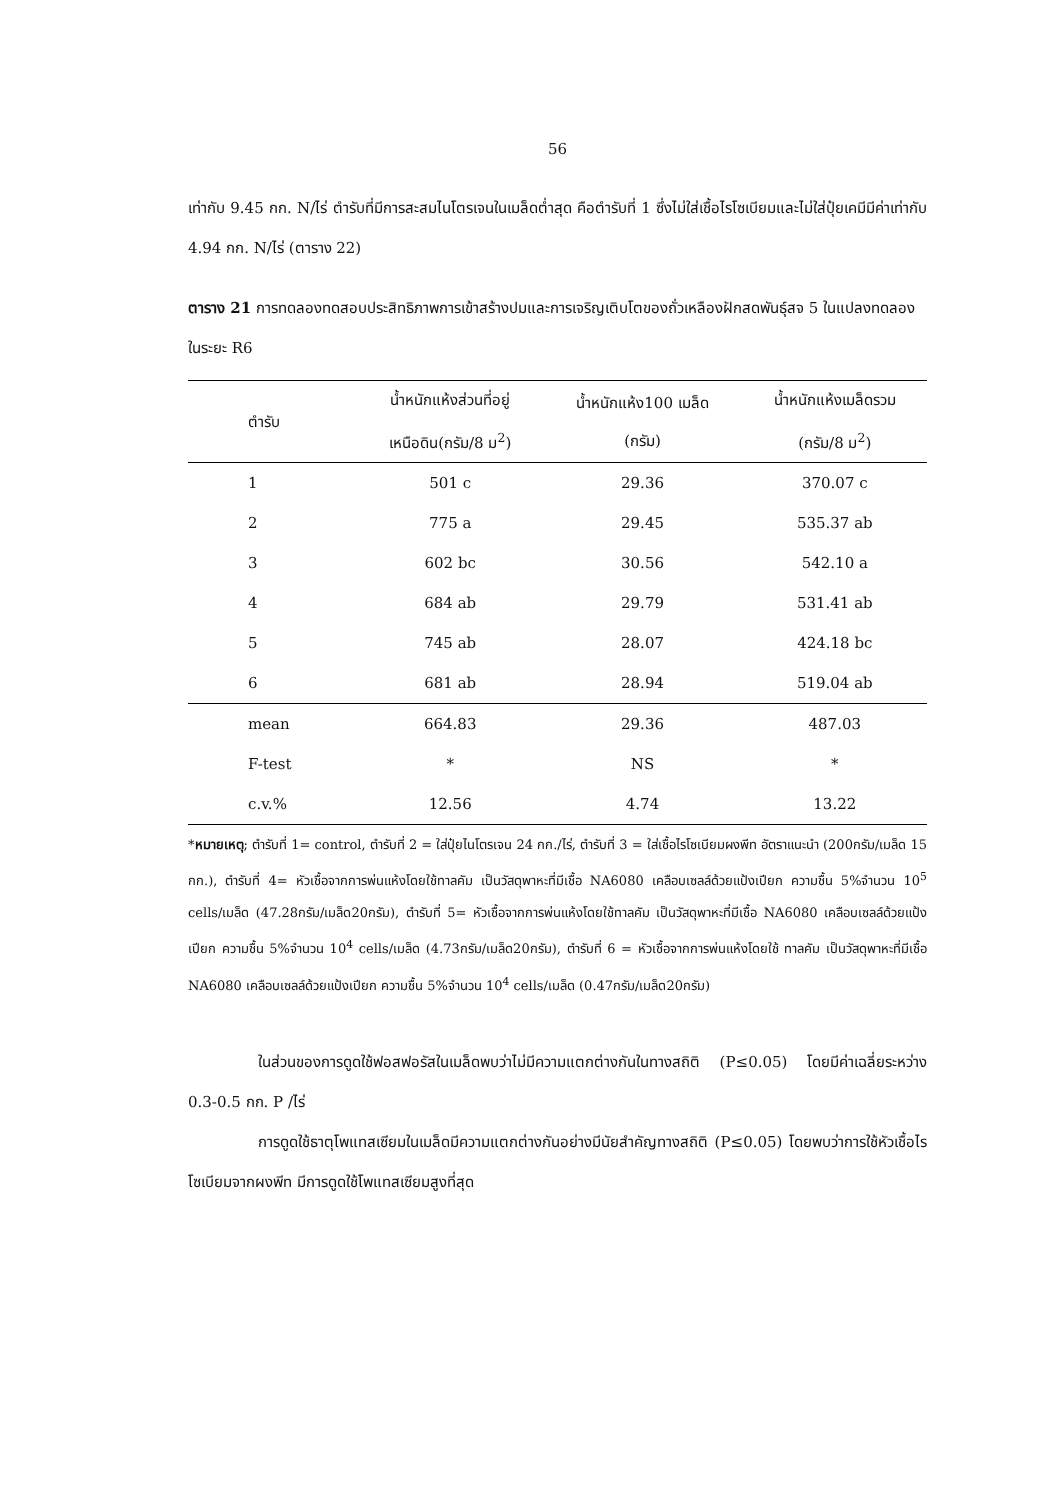56
เท่ากับ 9.45 กก. N/ไร่ ตำรับที่มีการสะสมไนโตรเจนในเมล็ดต่ำสุด คือตำรับที่ 1 ซึ่งไม่ใส่เชื้อไรโซเบียมและไม่ใส่ปุ๋ยเคมีมีค่าเท่ากับ 4.94 กก. N/ไร่ (ตาราง 22)
ตาราง 21 การทดลองทดสอบประสิทธิภาพการเข้าสร้างปมและการเจริญเติบโตของถั่วเหลืองฝักสดพันธุ์สจ 5 ในแปลงทดลองในระยะ R6
| ตำรับ | น้ำหนักแห้งส่วนที่อยู่ เหนือดิน(กรัม/8 ม<sup>2</sup>) | น้ำหนักแห้ง100 เมล็ด (กรัม) | น้ำหนักแห้งเมล็ดรวม (กรัม/8 ม<sup>2</sup>) |
| --- | --- | --- | --- |
| 1 | 501 c | 29.36 | 370.07 c |
| 2 | 775 a | 29.45 | 535.37 ab |
| 3 | 602 bc | 30.56 | 542.10 a |
| 4 | 684 ab | 29.79 | 531.41 ab |
| 5 | 745 ab | 28.07 | 424.18 bc |
| 6 | 681 ab | 28.94 | 519.04 ab |
| mean | 664.83 | 29.36 | 487.03 |
| F-test | * | NS | * |
| c.v.% | 12.56 | 4.74 | 13.22 |
*หมายเหตุ; ตำรับที่ 1= control, ตำรับที่ 2 = ใส่ปุ๋ยไนโตรเจน 24 กก./ไร่, ตำรับที่ 3 = ใส่เชื้อไรโซเบียมผงพีท อัตราแนะนำ (200กรัม/เมล็ด 15 กก.), ตำรับที่ 4= หัวเชื้อจากการพ่นแห้งโดยใช้ทาลคัม เป็นวัสดุพาหะที่มีเชื้อ NA6080 เคลือบเซลล์ด้วยแป้งเปียก ความชื้น 5%จำนวน 10<sup>5</sup> cells/เมล็ด (47.28กรัม/เมล็ด20กรัม), ตำรับที่ 5= หัวเชื้อจากการพ่นแห้งโดยใช้ทาลคัม เป็นวัสดุพาหะที่มีเชื้อ NA6080 เคลือบเซลล์ด้วยแป้งเปียก ความชื้น 5%จำนวน 10<sup>4</sup> cells/เมล็ด (4.73กรัม/เมล็ด20กรัม), ตำรับที่ 6 = หัวเชื้อจากการพ่นแห้งโดยใช้ ทาลคัม เป็นวัสดุพาหะที่มีเชื้อ NA6080 เคลือบเซลล์ด้วยแป้งเปียก ความชื้น 5%จำนวน 10<sup>4</sup> cells/เมล็ด (0.47กรัม/เมล็ด20กรัม)
ในส่วนของการดูดใช้ฟอสฟอรัสในเมล็ดพบว่าไม่มีความแตกต่างกันในทางสถิติ (P≤0.05) โดยมีค่าเฉลี่ยระหว่าง 0.3-0.5 กก. P /ไร่
การดูดใช้ธาตุโพแทสเซียมในเมล็ดมีความแตกต่างกันอย่างมีนัยสำคัญทางสถิติ (P≤0.05) โดยพบว่าการใช้หัวเชื้อไรโซเบียมจากผงพีท มีการดูดใช้โพแทสเซียมสูงที่สุด